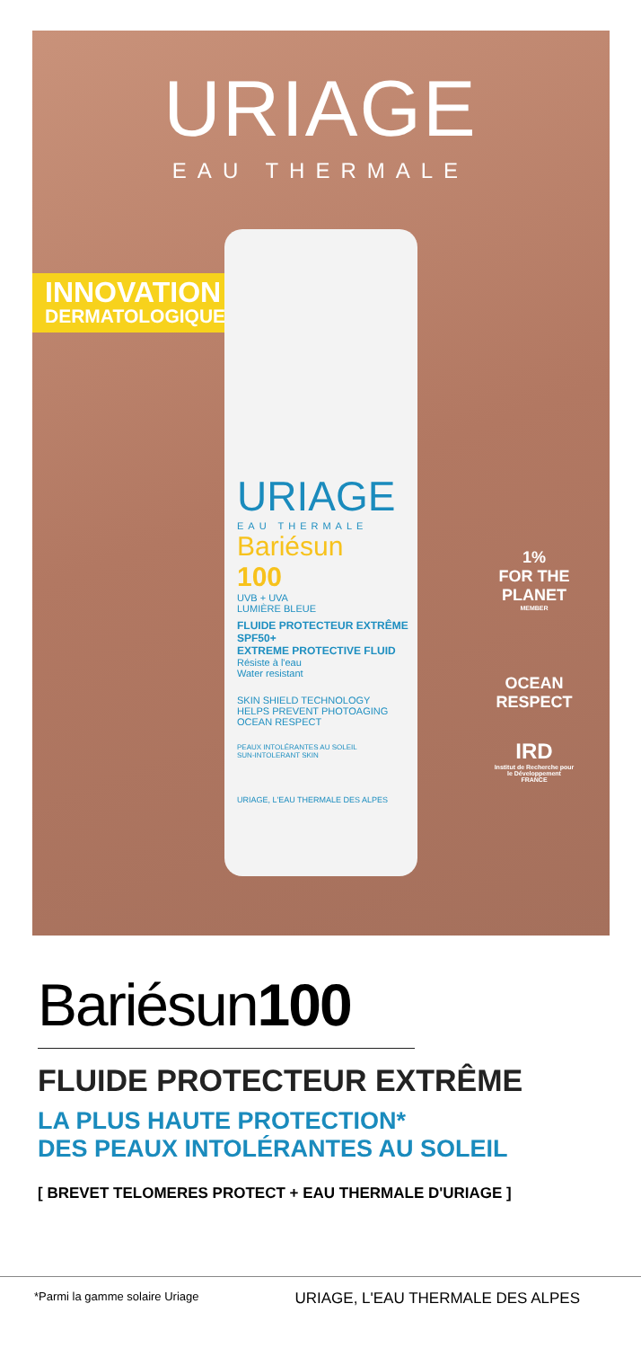URIAGE
EAU THERMALE
INNOVATION
DERMATOLOGIQUE
URIAGE
EAU THERMALE
Bariésun
100
UVB + UVA
LUMIÈRE BLEUE
FLUIDE PROTECTEUR EXTRÊME
SPF50+
EXTREME PROTECTIVE FLUID
Résiste à l'eau
Water resistant
SKIN SHIELD TECHNOLOGY
HELPS PREVENT PHOTOAGING
OCEAN RESPECT
PEAUX INTOLÉRANTES AU SOLEIL
SUN-INTOLERANT SKIN
URIAGE, L'EAU THERMALE DES ALPES
1%
FOR THE PLANET
MEMBER
OCEAN RESPECT
IRD
Institut de Recherche pour le Développement FRANCE
Bariésun100
FLUIDE PROTECTEUR EXTRÊME
LA PLUS HAUTE PROTECTION*
DES PEAUX INTOLÉRANTES AU SOLEIL
[ BREVET TELOMERES PROTECT + EAU THERMALE D'URIAGE ]
*Parmi la gamme solaire Uriage URIAGE, L'EAU THERMALE DES ALPES